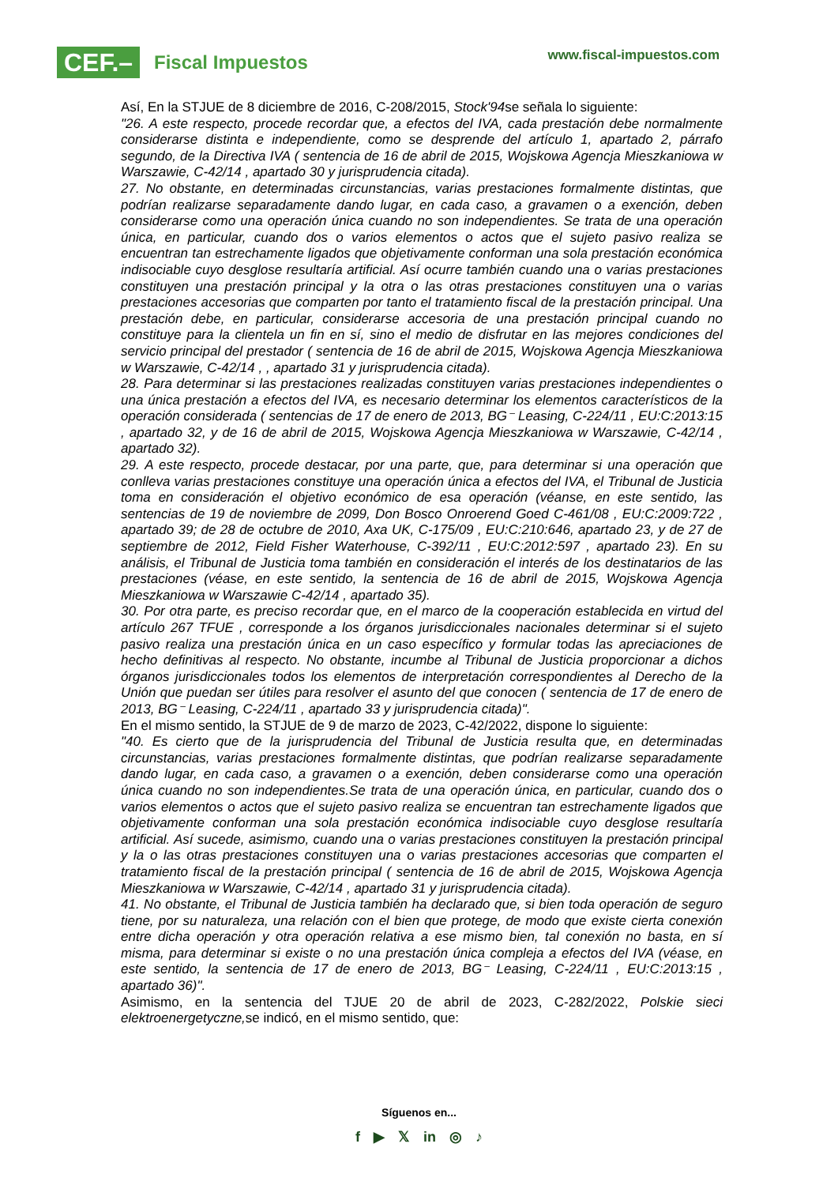CEF.–
Fiscal Impuestos
www.fiscal-impuestos.com
Así, En la STJUE de 8 diciembre de 2016, C-208/2015, Stock'94se señala lo siguiente:
"26. A este respecto, procede recordar que, a efectos del IVA, cada prestación debe normalmente considerarse distinta e independiente, como se desprende del artículo 1, apartado 2, párrafo segundo, de la Directiva IVA ( sentencia de 16 de abril de 2015, Wojskowa Agencja Mieszkaniowa w Warszawie, C-42/14 , apartado 30 y jurisprudencia citada).
27. No obstante, en determinadas circunstancias, varias prestaciones formalmente distintas, que podrían realizarse separadamente dando lugar, en cada caso, a gravamen o a exención, deben considerarse como una operación única cuando no son independientes. Se trata de una operación única, en particular, cuando dos o varios elementos o actos que el sujeto pasivo realiza se encuentran tan estrechamente ligados que objetivamente conforman una sola prestación económica indisociable cuyo desglose resultaría artificial. Así ocurre también cuando una o varias prestaciones constituyen una prestación principal y la otra o las otras prestaciones constituyen una o varias prestaciones accesorias que comparten por tanto el tratamiento fiscal de la prestación principal. Una prestación debe, en particular, considerarse accesoria de una prestación principal cuando no constituye para la clientela un fin en sí, sino el medio de disfrutar en las mejores condiciones del servicio principal del prestador ( sentencia de 16 de abril de 2015, Wojskowa Agencja Mieszkaniowa w Warszawie, C-42/14 , , apartado 31 y jurisprudencia citada).
28. Para determinar si las prestaciones realizadas constituyen varias prestaciones independientes o una única prestación a efectos del IVA, es necesario determinar los elementos característicos de la operación considerada ( sentencias de 17 de enero de 2013, BG⁻ Leasing, C-224/11 , EU:C:2013:15 , apartado 32, y de 16 de abril de 2015, Wojskowa Agencja Mieszkaniowa w Warszawie, C-42/14 , apartado 32).
29. A este respecto, procede destacar, por una parte, que, para determinar si una operación que conlleva varias prestaciones constituye una operación única a efectos del IVA, el Tribunal de Justicia toma en consideración el objetivo económico de esa operación (véanse, en este sentido, las sentencias de 19 de noviembre de 2099, Don Bosco Onroerend Goed C-461/08 , EU:C:2009:722 , apartado 39; de 28 de octubre de 2010, Axa UK, C-175/09 , EU:C:210:646, apartado 23, y de 27 de septiembre de 2012, Field Fisher Waterhouse, C-392/11 , EU:C:2012:597 , apartado 23). En su análisis, el Tribunal de Justicia toma también en consideración el interés de los destinatarios de las prestaciones (véase, en este sentido, la sentencia de 16 de abril de 2015, Wojskowa Agencja Mieszkaniowa w Warszawie C-42/14 , apartado 35).
30. Por otra parte, es preciso recordar que, en el marco de la cooperación establecida en virtud del artículo 267 TFUE , corresponde a los órganos jurisdiccionales nacionales determinar si el sujeto pasivo realiza una prestación única en un caso específico y formular todas las apreciaciones de hecho definitivas al respecto. No obstante, incumbe al Tribunal de Justicia proporcionar a dichos órganos jurisdiccionales todos los elementos de interpretación correspondientes al Derecho de la Unión que puedan ser útiles para resolver el asunto del que conocen ( sentencia de 17 de enero de 2013, BG⁻ Leasing, C-224/11 , apartado 33 y jurisprudencia citada)".
En el mismo sentido, la STJUE de 9 de marzo de 2023, C-42/2022, dispone lo siguiente:
"40. Es cierto que de la jurisprudencia del Tribunal de Justicia resulta que, en determinadas circunstancias, varias prestaciones formalmente distintas, que podrían realizarse separadamente dando lugar, en cada caso, a gravamen o a exención, deben considerarse como una operación única cuando no son independientes.Se trata de una operación única, en particular, cuando dos o varios elementos o actos que el sujeto pasivo realiza se encuentran tan estrechamente ligados que objetivamente conforman una sola prestación económica indisociable cuyo desglose resultaría artificial. Así sucede, asimismo, cuando una o varias prestaciones constituyen la prestación principal y la o las otras prestaciones constituyen una o varias prestaciones accesorias que comparten el tratamiento fiscal de la prestación principal ( sentencia de 16 de abril de 2015, Wojskowa Agencja Mieszkaniowa w Warszawie, C-42/14 , apartado 31 y jurisprudencia citada).
41. No obstante, el Tribunal de Justicia también ha declarado que, si bien toda operación de seguro tiene, por su naturaleza, una relación con el bien que protege, de modo que existe cierta conexión entre dicha operación y otra operación relativa a ese mismo bien, tal conexión no basta, en sí misma, para determinar si existe o no una prestación única compleja a efectos del IVA (véase, en este sentido, la sentencia de 17 de enero de 2013, BG⁻ Leasing, C-224/11 , EU:C:2013:15 , apartado 36)".
Asimismo, en la sentencia del TJUE 20 de abril de 2023, C-282/2022, Polskie sieci elektroenergetyczne, se indicó, en el mismo sentido, que:
Síguenos en...
f ▶ 𝕏 in ◎ ♪